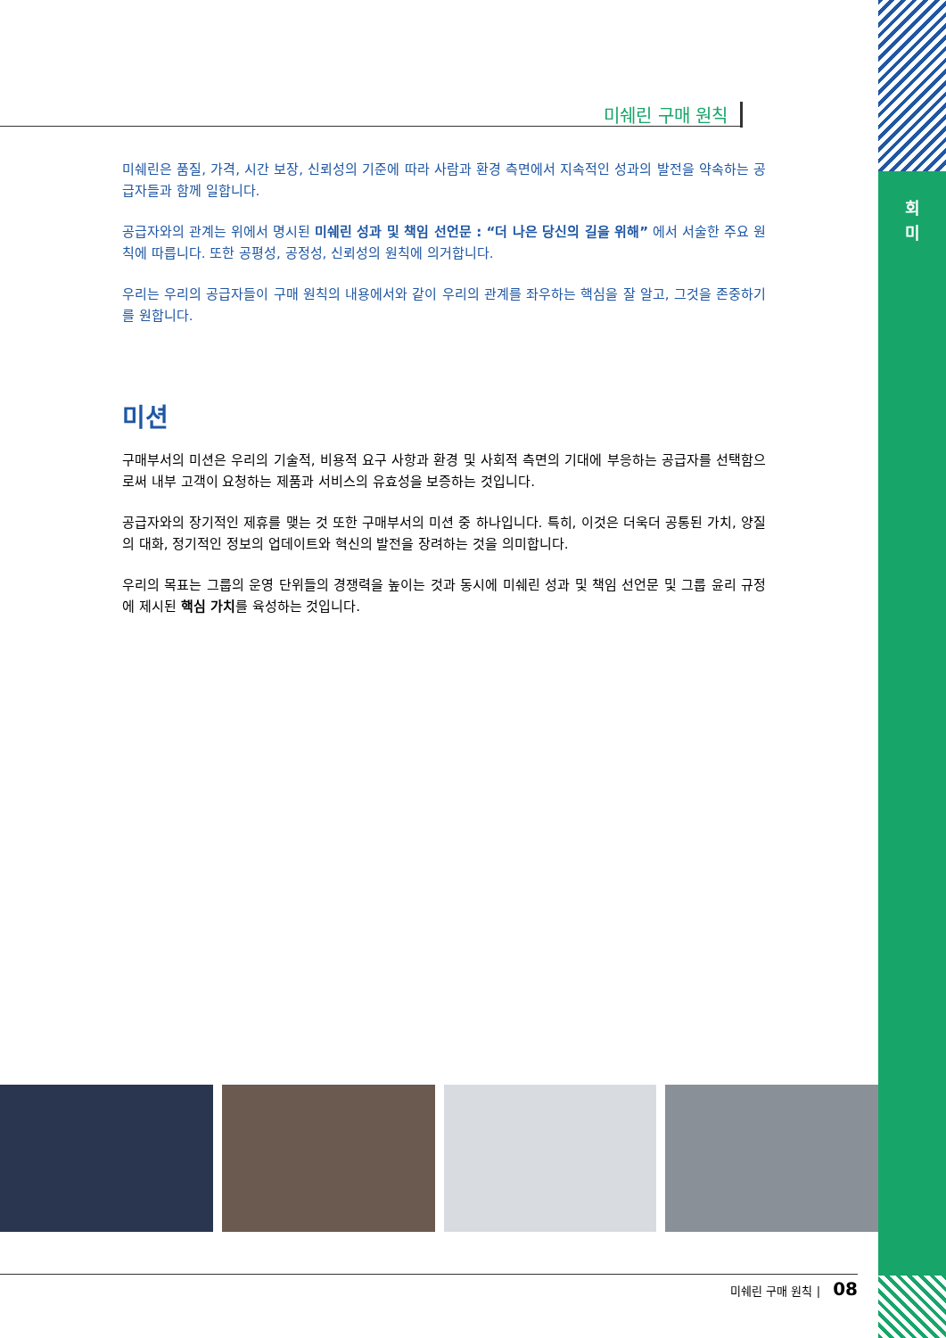회
미
미쉐린 구매 원칙
미쉐린은 품질, 가격, 시간 보장, 신뢰성의 기준에 따라 사람과 환경 측면에서 지속적인 성과의 발전을 약속하는 공급자들과 함께 일합니다.
공급자와의 관계는 위에서 명시된 미쉐린 성과 및 책임 선언문 : “더 나은 당신의 길을 위해” 에서 서술한 주요 원칙에 따릅니다. 또한 공평성, 공정성, 신뢰성의 원칙에 의거합니다.
우리는 우리의 공급자들이 구매 원칙의 내용에서와 같이 우리의 관계를 좌우하는 핵심을 잘 알고, 그것을 존중하기를 원합니다.
미션
구매부서의 미션은 우리의 기술적, 비용적 요구 사항과 환경 및 사회적 측면의 기대에 부응하는 공급자를 선택함으로써 내부 고객이 요청하는 제품과 서비스의 유효성을 보증하는 것입니다.
공급자와의 장기적인 제휴를 맺는 것 또한 구매부서의 미션 중 하나입니다. 특히, 이것은 더욱더 공통된 가치, 양질의 대화, 정기적인 정보의 업데이트와 혁신의 발전을 장려하는 것을 의미합니다.
우리의 목표는 그룹의 운영 단위들의 경쟁력을 높이는 것과 동시에 미쉐린 성과 및 책임 선언문 및 그룹 윤리 규정에 제시된 핵심 가치를 육성하는 것입니다.
미쉐린 구매 원칙 | 08